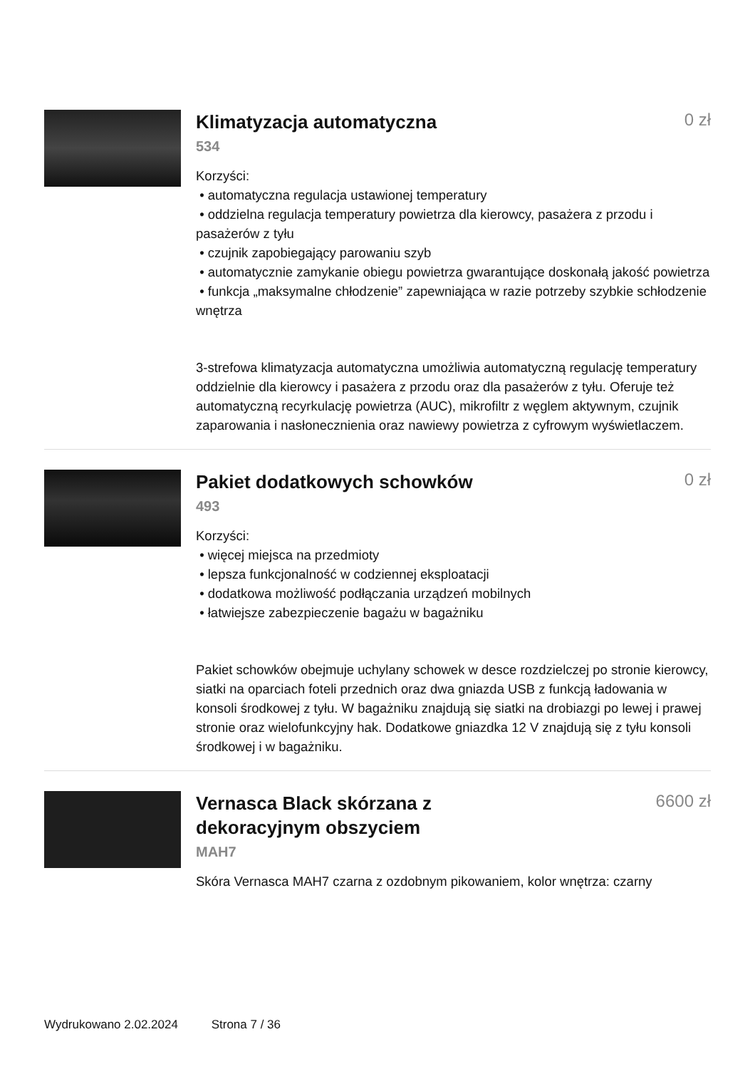Klimatyzacja automatyczna
0 zł
534
Korzyści:
• automatyczna regulacja ustawionej temperatury
• oddzielna regulacja temperatury powietrza dla kierowcy, pasażera z przodu i pasażerów z tyłu
• czujnik zapobiegający parowaniu szyb
• automatycznie zamykanie obiegu powietrza gwarantujące doskonałą jakość powietrza
• funkcja „maksymalne chłodzenie” zapewniająca w razie potrzeby szybkie schłodzenie wnętrza
3-strefowa klimatyzacja automatyczna umożliwia automatyczną regulację temperatury oddzielnie dla kierowcy i pasażera z przodu oraz dla pasażerów z tyłu. Oferuje też automatyczną recyrkulację powietrza (AUC), mikrofiltr z węglem aktywnym, czujnik zaparowania i nasłonecznienia oraz nawiewy powietrza z cyfrowym wyświetlaczem.
Pakiet dodatkowych schowków
0 zł
493
Korzyści:
• więcej miejsca na przedmioty
• lepsza funkcjonalność w codziennej eksploatacji
• dodatkowa możliwość podłączania urządzeń mobilnych
• łatwiejsze zabezpieczenie bagażu w bagażniku
Pakiet schowków obejmuje uchylany schowek w desce rozdzielczej po stronie kierowcy, siatki na oparciach foteli przednich oraz dwa gniazda USB z funkcją ładowania w konsoli środkowej z tyłu. W bagażniku znajdują się siatki na drobiazgi po lewej i prawej stronie oraz wielofunkcyjny hak. Dodatkowe gniazdka 12 V znajdują się z tyłu konsoli środkowej i w bagażniku.
Vernasca Black skórzana z
dekoracyjnym obszyciem
6600 zł
MAH7
Skóra Vernasca MAH7 czarna z ozdobnym pikowaniem, kolor wnętrza: czarny
Wydrukowano 2.02.2024 Strona 7 / 36